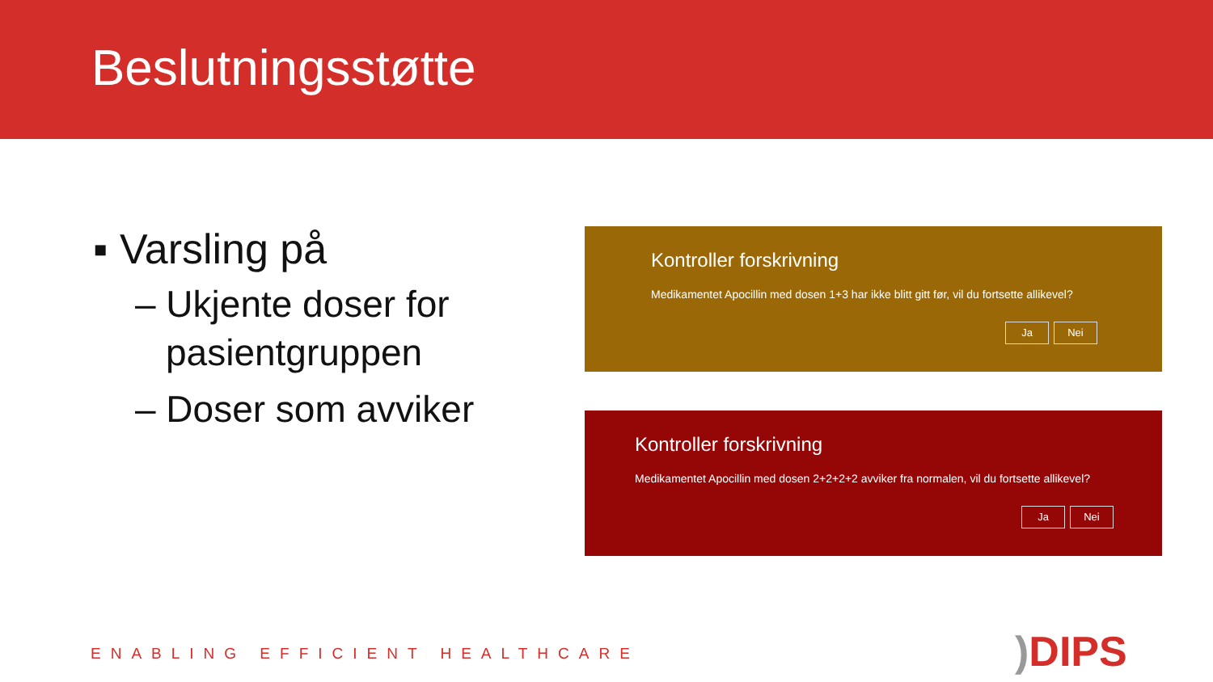Beslutningsstøtte
▪ Varsling på
– Ukjente doser for pasientgruppen
– Doser som avviker
Kontroller forskrivning
Medikamentet Apocillin med dosen 1+3 har ikke blitt gitt før, vil du fortsette allikevel?
Ja Nei
Kontroller forskrivning
Medikamentet Apocillin med dosen 2+2+2+2 avviker fra normalen, vil du fortsette allikevel?
Ja Nei
ENABLING EFFICIENT HEALTHCARE ) DIPS